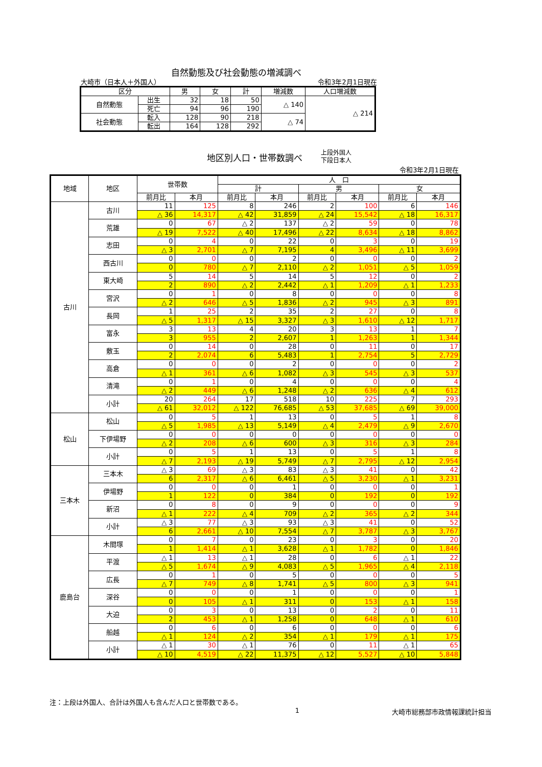自然動態及び社会動態の増減調べ
大崎市（日本人＋外国人） 令和3年2月1日現在
| 区分 | | 男 | 女 | 計 | 増減数 | 人口増減数 |
| --- | --- | --- | --- | --- | --- | --- |
| 自然動態 | 出生 | 32 | 18 | 50 | △ 140 | △ 214 |
| | 死亡 | 94 | 96 | 190 | | |
| 社会動態 | 転入 | 128 | 90 | 218 | △ 74 | |
| | 転出 | 164 | 128 | 292 | | |
地区別人口・世帯数調べ
上段外国人
下段日本人
令和3年2月1日現在
| 地域 | 地区 | 世帯数 | | 人 口 | | | | | |
| --- | --- | --- | --- | --- | --- | --- | --- | --- | --- |
| | | | | 計 | | 男 | | 女 | |
| | | 前月比 | 本月 | 前月比 | 本月 | 前月比 | 本月 | 前月比 | 本月 |
| 古川 | 古川 | 11 | 125 | 8 | 246 | 2 | 100 | 6 | 146 |
| | | △ 36 | 14,317 | △ 42 | 31,859 | △ 24 | 15,542 | △ 18 | 16,317 |
| | 荒雄 | 0 | 67 | △ 2 | 137 | △ 2 | 59 | 0 | 78 |
| | | △ 19 | 7,522 | △ 40 | 17,496 | △ 22 | 8,634 | △ 18 | 8,862 |
| | 志田 | 0 | 4 | 0 | 22 | 0 | 3 | 0 | 19 |
| | | △ 3 | 2,701 | △ 7 | 7,195 | 4 | 3,496 | △ 11 | 3,699 |
| | 西古川 | 0 | 0 | 0 | 2 | 0 | 0 | 0 | 2 |
| | | 0 | 780 | △ 7 | 2,110 | △ 2 | 1,051 | △ 5 | 1,059 |
| | 東大崎 | 5 | 14 | 5 | 14 | 5 | 12 | 0 | 2 |
| | | 2 | 890 | △ 2 | 2,442 | △ 1 | 1,209 | △ 1 | 1,233 |
| | 宮沢 | 0 | 1 | 0 | 8 | 0 | 0 | 0 | 8 |
| | | △ 2 | 646 | △ 5 | 1,836 | △ 2 | 945 | △ 3 | 891 |
| | 長岡 | 1 | 25 | 2 | 35 | 2 | 27 | 0 | 8 |
| | | △ 5 | 1,317 | △ 15 | 3,327 | △ 3 | 1,610 | △ 12 | 1,717 |
| | 富永 | 3 | 13 | 4 | 20 | 3 | 13 | 1 | 7 |
| | | 3 | 955 | 2 | 2,607 | 1 | 1,263 | 1 | 1,344 |
| | 敷玉 | 0 | 14 | 0 | 28 | 0 | 11 | 0 | 17 |
| | | 2 | 2,074 | 6 | 5,483 | 1 | 2,754 | 5 | 2,729 |
| | 高倉 | 0 | 0 | 0 | 2 | 0 | 0 | 0 | 2 |
| | | △ 1 | 361 | △ 6 | 1,082 | △ 3 | 545 | △ 3 | 537 |
| | 清滝 | 0 | 1 | 0 | 4 | 0 | 0 | 0 | 4 |
| | | △ 2 | 449 | △ 6 | 1,248 | △ 2 | 636 | △ 4 | 612 |
| | 小計 | 20 | 264 | 17 | 518 | 10 | 225 | 7 | 293 |
| | | △ 61 | 32,012 | △ 122 | 76,685 | △ 53 | 37,685 | △ 69 | 39,000 |
| 松山 | 松山 | 0 | 5 | 1 | 13 | 0 | 5 | 1 | 8 |
| | | △ 5 | 1,985 | △ 13 | 5,149 | △ 4 | 2,479 | △ 9 | 2,670 |
| | 下伊場野 | 0 | 0 | 0 | 0 | 0 | 0 | 0 | 0 |
| | | △ 2 | 208 | △ 6 | 600 | △ 3 | 316 | △ 3 | 284 |
| | 小計 | 0 | 5 | 1 | 13 | 0 | 5 | 1 | 8 |
| | | △ 7 | 2,193 | △ 19 | 5,749 | △ 7 | 2,795 | △ 12 | 2,954 |
| 三本木 | 三本木 | △ 3 | 69 | △ 3 | 83 | △ 3 | 41 | 0 | 42 |
| | | 6 | 2,317 | △ 6 | 6,461 | △ 5 | 3,230 | △ 1 | 3,231 |
| | 伊場野 | 0 | 0 | 0 | 1 | 0 | 0 | 0 | 1 |
| | | 1 | 122 | 0 | 384 | 0 | 192 | 0 | 192 |
| | 新沼 | 0 | 8 | 0 | 9 | 0 | 0 | 0 | 9 |
| | | △ 1 | 222 | △ 4 | 709 | △ 2 | 365 | △ 2 | 344 |
| | 小計 | △ 3 | 77 | △ 3 | 93 | △ 3 | 41 | 0 | 52 |
| | | 6 | 2,661 | △ 10 | 7,554 | △ 7 | 3,787 | △ 3 | 3,767 |
| 鹿島台 | 木間塚 | 0 | 7 | 0 | 23 | 0 | 3 | 0 | 20 |
| | | 1 | 1,414 | △ 1 | 3,628 | △ 1 | 1,782 | 0 | 1,846 |
| | 平渡 | △ 1 | 13 | △ 1 | 28 | 0 | 6 | △ 1 | 22 |
| | | △ 5 | 1,674 | △ 9 | 4,083 | △ 5 | 1,965 | △ 4 | 2,118 |
| | 広長 | 0 | 1 | 0 | 5 | 0 | 0 | 0 | 5 |
| | | △ 7 | 749 | △ 8 | 1,741 | △ 5 | 800 | △ 3 | 941 |
| | 深谷 | 0 | 0 | 0 | 1 | 0 | 0 | 0 | 1 |
| | | 0 | 105 | △ 1 | 311 | 0 | 153 | △ 1 | 158 |
| | 大迫 | 0 | 3 | 0 | 13 | 0 | 2 | 0 | 11 |
| | | 2 | 453 | △ 1 | 1,258 | 0 | 648 | △ 1 | 610 |
| | 船越 | 0 | 6 | 0 | 6 | 0 | 0 | 0 | 6 |
| | | △ 1 | 124 | △ 2 | 354 | △ 1 | 179 | △ 1 | 175 |
| | 小計 | △ 1 | 30 | △ 1 | 76 | 0 | 11 | △ 1 | 65 |
| | | △ 10 | 4,519 | △ 22 | 11,375 | △ 12 | 5,527 | △ 10 | 5,848 |
注：上段は外国人、合計は外国人も含んだ人口と世帯数である。
1 大崎市総務部市政情報課統計担当